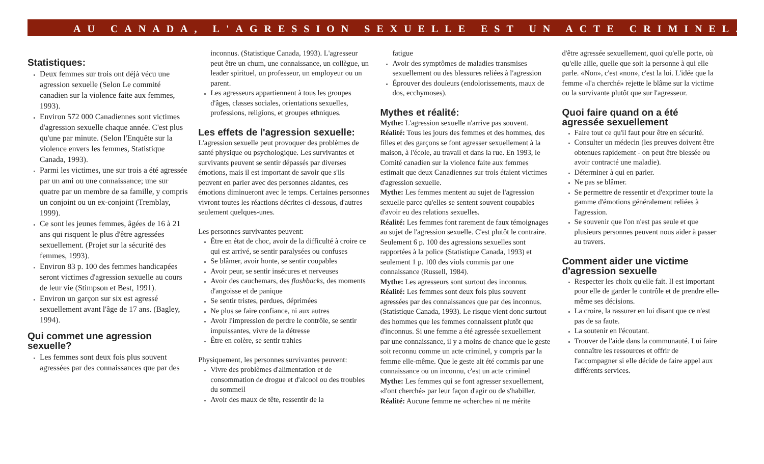AU CANADA, L'AGRESSION SEXUELLE EST UN ACTE CRIMINEL.
Statistiques:
Deux femmes sur trois ont déjà vécu une agression sexuelle (Selon Le commité canadien sur la violence faite aux femmes, 1993).
Environ 572 000 Canadiennes sont victimes d'agression sexuelle chaque année. C'est plus qu'une par minute. (Selon l'Enquête sur la violence envers les femmes, Statistique Canada, 1993).
Parmi les victimes, une sur trois a été agressée par un ami ou une connaissance; une sur quatre par un membre de sa famille, y compris un conjoint ou un ex-conjoint (Tremblay, 1999).
Ce sont les jeunes femmes, âgées de 16 à 21 ans qui risquent le plus d'être agressées sexuellement. (Projet sur la sécurité des femmes, 1993).
Environ 83 p. 100 des femmes handicapées seront victimes d'agression sexuelle au cours de leur vie (Stimpson et Best, 1991).
Environ un garçon sur six est agressé sexuellement avant l'âge de 17 ans. (Bagley, 1994).
Qui commet une agression sexuelle?
Les femmes sont deux fois plus souvent agressées par des connaissances que par des
inconnus. (Statistique Canada, 1993). L'agresseur peut être un chum, une connaissance, un collègue, un leader spirituel, un professeur, un employeur ou un parent.
Les agresseurs appartiennent à tous les groupes d'âges, classes sociales, orientations sexuelles, professions, religions, et groupes ethniques.
Les effets de l'agression sexuelle:
L'agression sexuelle peut provoquer des problèmes de santé physique ou psychologique. Les survivantes et survivants peuvent se sentir dépassés par diverses émotions, mais il est important de savoir que s'ils peuvent en parler avec des personnes aidantes, ces émotions diminueront avec le temps. Certaines personnes vivront toutes les réactions décrites ci-dessous, d'autres seulement quelques-unes.
Les personnes survivantes peuvent:
Être en état de choc, avoir de la difficulté à croire ce qui est arrivé, se sentir paralysées ou confuses
Se blâmer, avoir honte, se sentir coupables
Avoir peur, se sentir insécures et nerveuses
Avoir des cauchemars, des flashbacks, des moments d'angoisse et de panique
Se sentir tristes, perdues, déprimées
Ne plus se faire confiance, ni aux autres
Avoir l'impression de perdre le contrôle, se sentir impuissantes, vivre de la détresse
Être en colère, se sentir trahies
Physiquement, les personnes survivantes peuvent:
Vivre des problèmes d'alimentation et de consommation de drogue et d'alcool ou des troubles du sommeil
Avoir des maux de tête, ressentir de la
fatigue
Avoir des symptômes de maladies transmises sexuellement ou des blessures reliées à l'agression
Éprouver des douleurs (endolorissements, maux de dos, ecchymoses).
Mythes et réalité:
Mythe: L'agression sexuelle n'arrive pas souvent.
Réalité: Tous les jours des femmes et des hommes, des filles et des garçons se font agresser sexuellement à la maison, à l'école, au travail et dans la rue. En 1993, le Comité canadien sur la violence faite aux femmes estimait que deux Canadiennes sur trois étaient victimes d'agression sexuelle.
Mythe: Les femmes mentent au sujet de l'agression sexuelle parce qu'elles se sentent souvent coupables d'avoir eu des relations sexuelles.
Réalité: Les femmes font rarement de faux témoignages au sujet de l'agression sexuelle. C'est plutôt le contraire. Seulement 6 p. 100 des agressions sexuelles sont rapportées à la police (Statistique Canada, 1993) et seulement 1 p. 100 des viols commis par une connaissance (Russell, 1984).
Mythe: Les agresseurs sont surtout des inconnus.
Réalité: Les femmes sont deux fois plus souvent agressées par des connaissances que par des inconnus. (Statistique Canada, 1993). Le risque vient donc surtout des hommes que les femmes connaissent plutôt que d'inconnus. Si une femme a été agressée sexuellement par une connaissance, il y a moins de chance que le geste soit reconnu comme un acte criminel, y compris par la femme elle-même. Que le geste ait été commis par une connaissance ou un inconnu, c'est un acte criminel
Mythe: Les femmes qui se font agresser sexuellement, «l'ont cherché» par leur façon d'agir ou de s'habiller.
Réalité: Aucune femme ne «cherche» ni ne mérite
d'être agressée sexuellement, quoi qu'elle porte, où qu'elle aille, quelle que soit la personne à qui elle parle. «Non», c'est «non», c'est la loi. L'idée que la femme «l'a cherché» rejette le blâme sur la victime ou la survivante plutôt que sur l'agresseur.
Quoi faire quand on a été agressée sexuellement
Faire tout ce qu'il faut pour être en sécurité.
Consulter un médecin (les preuves doivent être obtenues rapidement - on peut être blessée ou avoir contracté une maladie).
Déterminer à qui en parler.
Ne pas se blâmer.
Se permettre de ressentir et d'exprimer toute la gamme d'émotions généralement reliées à l'agression.
Se souvenir que l'on n'est pas seule et que plusieurs personnes peuvent nous aider à passer au travers.
Comment aider une victime d'agression sexuelle
Respecter les choix qu'elle fait. Il est important pour elle de garder le contrôle et de prendre elle-même ses décisions.
La croire, la rassurer en lui disant que ce n'est pas de sa faute.
La soutenir en l'écoutant.
Trouver de l'aide dans la communauté. Lui faire connaître les ressources et offrir de l'accompagner si elle décide de faire appel aux différents services.